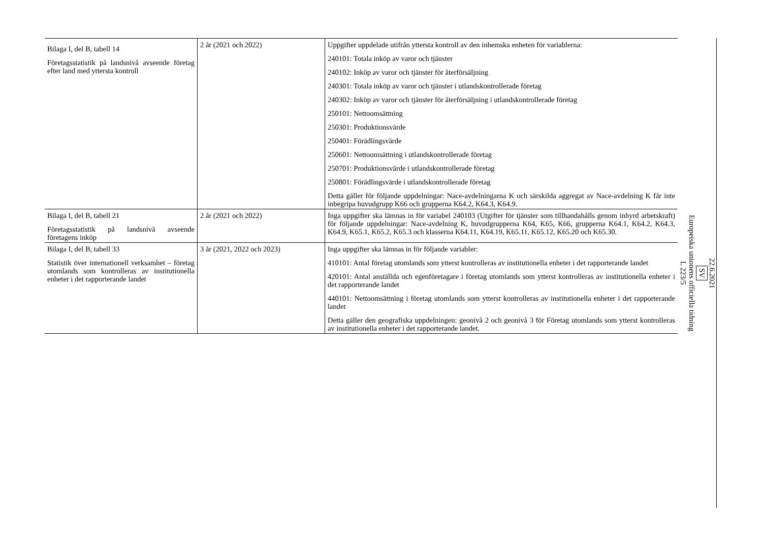| Bilaga I, del B, tabell 14 Företagsstatistik på landsnivå avseende företag efter land med yttersta kontroll | 2 år (2021 och 2022) | Uppgifter uppdelade utifrån yttersta kontroll av den inhemska enheten för variablerna: 240101: Totala inköp av varor och tjänster 240102: Inköp av varor och tjänster för återförsäljning 240301: Totala inköp av varor och tjänster i utlandskontrollerade företag 240302: Inköp av varor och tjänster för återförsäljning i utlandskontrollerade företag 250101: Nettoomsättning 250301: Produktionsvärde 250401: Förädlingsvärde 250601: Nettoomsättning i utlandskontrollerade företag 250701: Produktionsvärde i utlandskontrollerade företag 250801: Förädlingsvärde i utlandskontrollerade företag Detta gäller för följande uppdelningar: Nace-avdelningarna K och särskilda aggregat av Nace-avdelning K får inte inbegripa huvudgrupp K66 och grupperna K64.2, K64.3, K64.9. |
| Bilaga I, del B, tabell 21 Företagsstatistik på landsnivå avseende företagens inköp | 2 år (2021 och 2022) | Inga uppgifter ska lämnas in för variabel 240103 (Utgifter för tjänster som tillhandahålls genom inhyrd arbetskraft) för följande uppdelningar: Nace-avdelning K, huvudgrupperna K64, K65, K66, grupperna K64.1, K64.2, K64.3, K64.9, K65.1, K65.2, K65.3 och klasserna K64.11, K64.19, K65.11, K65.12, K65.20 och K65.30. |
| Bilaga I, del B, tabell 33 Statistik över internationell verksamhet – företag utomlands som kontrolleras av institutionella enheter i det rapporterande landet | 3 år (2021, 2022 och 2023) | Inga uppgifter ska lämnas in för följande variabler: 410101: Antal företag utomlands som ytterst kontrolleras av institutionella enheter i det rapporterande landet 420101: Antal anställda och egenföretagare i företag utomlands som ytterst kontrolleras av institutionella enheter i det rapporterande landet 440101: Nettoomsättning i företag utomlands som ytterst kontrolleras av institutionella enheter i det rapporterande landet Detta gäller den geografiska uppdelningen: geonivå 2 och geonivå 3 för Företag utomlands som ytterst kontrolleras av institutionella enheter i det rapporterande landet. |
22.6.2021
SV
Europeiska unionens officiella tidning
L 223/5